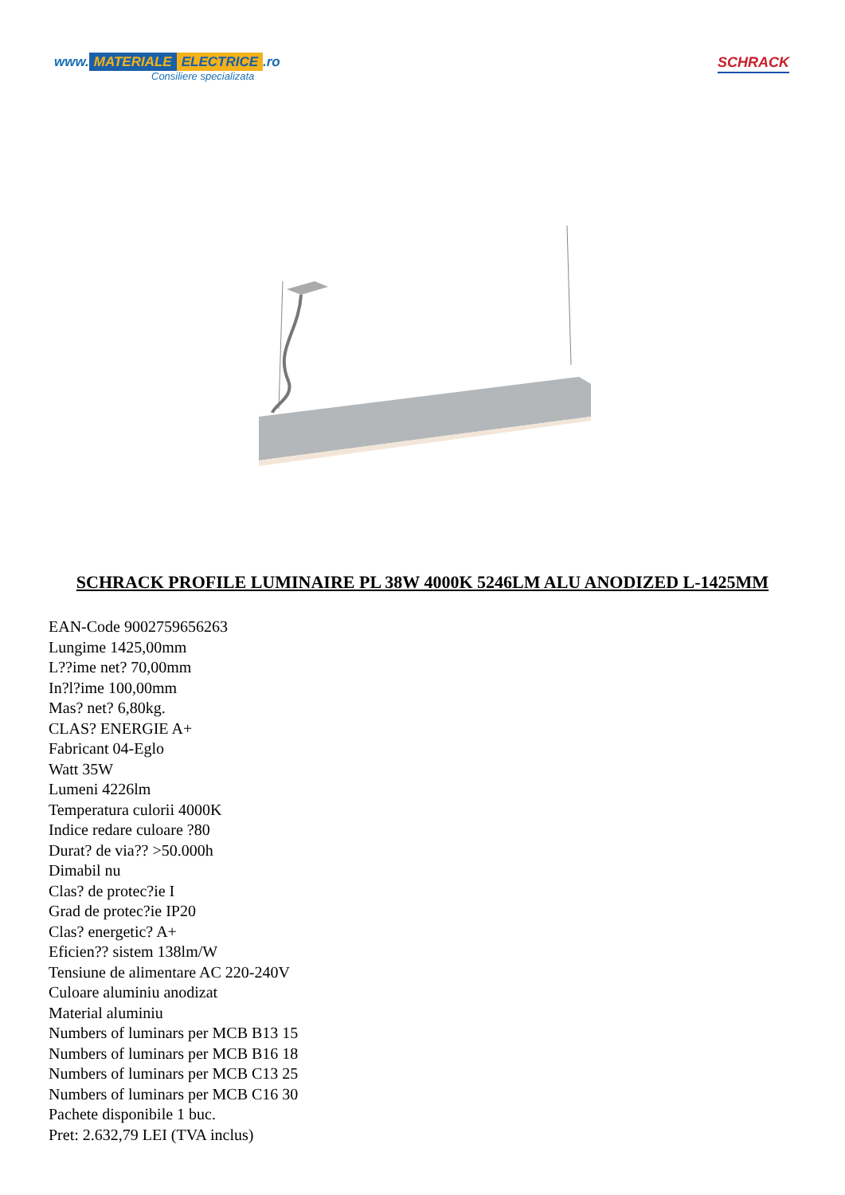www. MATERIALE ELECTRICE.ro
Consiliere specializata
SCHRACK
SCHRACK PROFILE LUMINAIRE PL 38W 4000K 5246LM ALU ANODIZED L-1425MM
EAN-Code 9002759656263
Lungime 1425,00mm
L??ime net? 70,00mm
In?l?ime 100,00mm
Mas? net? 6,80kg.
CLAS? ENERGIE A+
Fabricant 04-Eglo
Watt 35W
Lumeni 4226lm
Temperatura culorii 4000K
Indice redare culoare ?80
Durat? de via?? >50.000h
Dimabil nu
Clas? de protec?ie I
Grad de protec?ie IP20
Clas? energetic? A+
Eficien?? sistem 138lm/W
Tensiune de alimentare AC 220-240V
Culoare aluminiu anodizat
Material aluminiu
Numbers of luminars per MCB B13 15
Numbers of luminars per MCB B16 18
Numbers of luminars per MCB C13 25
Numbers of luminars per MCB C16 30
Pachete disponibile 1 buc.
Pret: 2.632,79 LEI (TVA inclus)